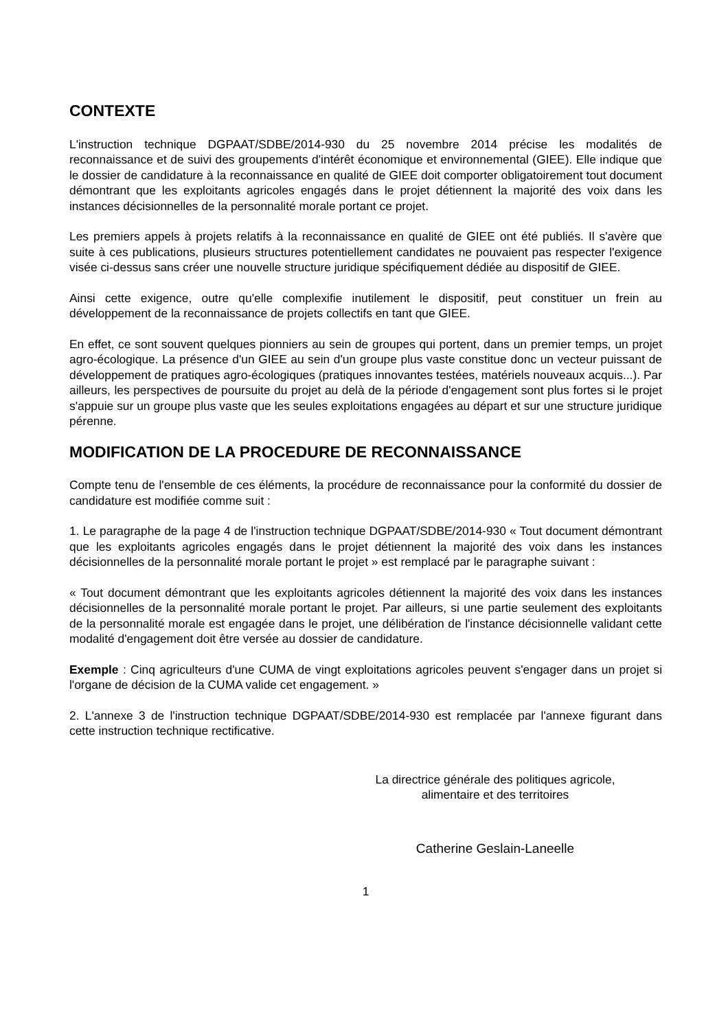CONTEXTE
L'instruction technique DGPAAT/SDBE/2014-930 du 25 novembre 2014 précise les modalités de reconnaissance et de suivi des groupements d'intérêt économique et environnemental (GIEE). Elle indique que le dossier de candidature à la reconnaissance en qualité de GIEE doit comporter obligatoirement tout document démontrant que les exploitants agricoles engagés dans le projet détiennent la majorité des voix dans les instances décisionnelles de la personnalité morale portant ce projet.
Les premiers appels à projets relatifs à la reconnaissance en qualité de GIEE ont été publiés. Il s'avère que suite à ces publications, plusieurs structures potentiellement candidates ne pouvaient pas respecter l'exigence visée ci-dessus sans créer une nouvelle structure juridique spécifiquement dédiée au dispositif de GIEE.
Ainsi cette exigence, outre qu'elle complexifie inutilement le dispositif, peut constituer un frein au développement de la reconnaissance de projets collectifs en tant que GIEE.
En effet, ce sont souvent quelques pionniers au sein de groupes qui portent, dans un premier temps, un projet agro-écologique. La présence d'un GIEE au sein d'un groupe plus vaste constitue donc un vecteur puissant de développement de pratiques agro-écologiques (pratiques innovantes testées, matériels nouveaux acquis...). Par ailleurs, les perspectives de poursuite du projet au delà de la période d'engagement sont plus fortes si le projet s'appuie sur un groupe plus vaste que les seules exploitations engagées au départ et sur une structure juridique pérenne.
MODIFICATION DE LA PROCEDURE DE RECONNAISSANCE
Compte tenu de l'ensemble de ces éléments, la procédure de reconnaissance pour la conformité du dossier de candidature est modifiée comme suit :
1. Le paragraphe de la page 4 de l'instruction technique DGPAAT/SDBE/2014-930 « Tout document démontrant que les exploitants agricoles engagés dans le projet détiennent la majorité des voix dans les instances décisionnelles de la personnalité morale portant le projet » est remplacé par le paragraphe suivant :
« Tout document démontrant que les exploitants agricoles détiennent la majorité des voix dans les instances décisionnelles de la personnalité morale portant le projet. Par ailleurs, si une partie seulement des exploitants de la personnalité morale est engagée dans le projet, une délibération de l'instance décisionnelle validant cette modalité d'engagement doit être versée au dossier de candidature.
Exemple : Cinq agriculteurs d'une CUMA de vingt exploitations agricoles peuvent s'engager dans un projet si l'organe de décision de la CUMA valide cet engagement. »
2. L'annexe 3 de l'instruction technique DGPAAT/SDBE/2014-930 est remplacée par l'annexe figurant dans cette instruction technique rectificative.
La directrice générale des politiques agricole,
alimentaire et des territoires
Catherine Geslain-Laneelle
1